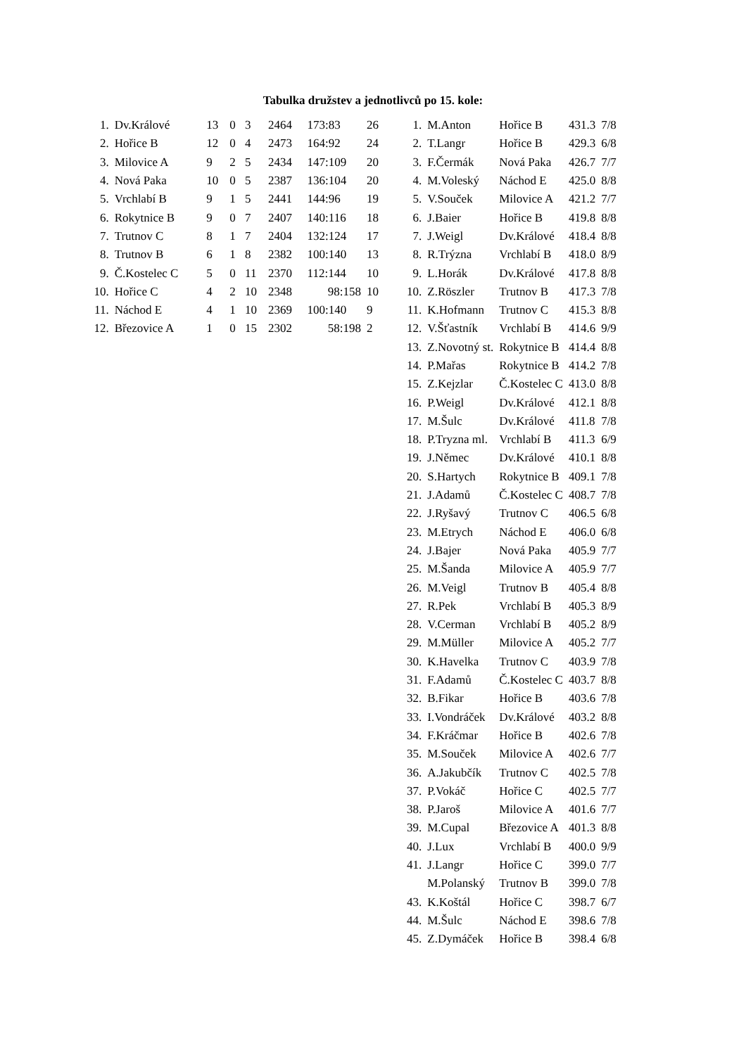Tabulka družstev a jednotlivců po 15. kole:
| 1. | Dv.Králové | 13 | 0 | 3 | 2464 | 173:83 | 26 |
| 2. | Hořice B | 12 | 0 | 4 | 2473 | 164:92 | 24 |
| 3. | Milovice A | 9 | 2 | 5 | 2434 | 147:109 | 20 |
| 4. | Nová Paka | 10 | 0 | 5 | 2387 | 136:104 | 20 |
| 5. | Vrchlabí B | 9 | 1 | 5 | 2441 | 144:96 | 19 |
| 6. | Rokytnice B | 9 | 0 | 7 | 2407 | 140:116 | 18 |
| 7. | Trutnov C | 8 | 1 | 7 | 2404 | 132:124 | 17 |
| 8. | Trutnov B | 6 | 1 | 8 | 2382 | 100:140 | 13 |
| 9. | Č.Kostelec C | 5 | 0 | 11 | 2370 | 112:144 | 10 |
| 10. | Hořice C | 4 | 2 | 10 | 2348 | 98:158 | 10 |
| 11. | Náchod E | 4 | 1 | 10 | 2369 | 100:140 | 9 |
| 12. | Březovice A | 1 | 0 | 15 | 2302 | 58:198 | 2 |
| 1. | M.Anton | Hořice B | 431.3 | 7/8 |
| 2. | T.Langr | Hořice B | 429.3 | 6/8 |
| 3. | F.Čermák | Nová Paka | 426.7 | 7/7 |
| 4. | M.Voleský | Náchod E | 425.0 | 8/8 |
| 5. | V.Souček | Milovice A | 421.2 | 7/7 |
| 6. | J.Baier | Hořice B | 419.8 | 8/8 |
| 7. | J.Weigl | Dv.Králové | 418.4 | 8/8 |
| 8. | R.Trýzna | Vrchlabí B | 418.0 | 8/9 |
| 9. | L.Horák | Dv.Králové | 417.8 | 8/8 |
| 10. | Z.Röszler | Trutnov B | 417.3 | 7/8 |
| 11. | K.Hofmann | Trutnov C | 415.3 | 8/8 |
| 12. | V.Šťastník | Vrchlabí B | 414.6 | 9/9 |
| 13. | Z.Novotný st. | Rokytnice B | 414.4 | 8/8 |
| 14. | P.Mařas | Rokytnice B | 414.2 | 7/8 |
| 15. | Z.Kejzlar | Č.Kostelec C | 413.0 | 8/8 |
| 16. | P.Weigl | Dv.Králové | 412.1 | 8/8 |
| 17. | M.Šulc | Dv.Králové | 411.8 | 7/8 |
| 18. | P.Tryzna ml. | Vrchlabí B | 411.3 | 6/9 |
| 19. | J.Němec | Dv.Králové | 410.1 | 8/8 |
| 20. | S.Hartych | Rokytnice B | 409.1 | 7/8 |
| 21. | J.Adamů | Č.Kostelec C | 408.7 | 7/8 |
| 22. | J.Ryšavý | Trutnov C | 406.5 | 6/8 |
| 23. | M.Etrych | Náchod E | 406.0 | 6/8 |
| 24. | J.Bajer | Nová Paka | 405.9 | 7/7 |
| 25. | M.Šanda | Milovice A | 405.9 | 7/7 |
| 26. | M.Veigl | Trutnov B | 405.4 | 8/8 |
| 27. | R.Pek | Vrchlabí B | 405.3 | 8/9 |
| 28. | V.Cerman | Vrchlabí B | 405.2 | 8/9 |
| 29. | M.Müller | Milovice A | 405.2 | 7/7 |
| 30. | K.Havelka | Trutnov C | 403.9 | 7/8 |
| 31. | F.Adamů | Č.Kostelec C | 403.7 | 8/8 |
| 32. | B.Fikar | Hořice B | 403.6 | 7/8 |
| 33. | I.Vondráček | Dv.Králové | 403.2 | 8/8 |
| 34. | F.Kráčmar | Hořice B | 402.6 | 7/8 |
| 35. | M.Souček | Milovice A | 402.6 | 7/7 |
| 36. | A.Jakubčík | Trutnov C | 402.5 | 7/8 |
| 37. | P.Vokáč | Hořice C | 402.5 | 7/7 |
| 38. | P.Jaroš | Milovice A | 401.6 | 7/7 |
| 39. | M.Cupal | Březovice A | 401.3 | 8/8 |
| 40. | J.Lux | Vrchlabí B | 400.0 | 9/9 |
| 41. | J.Langr | Hořice C | 399.0 | 7/7 |
| | M.Polanský | Trutnov B | 399.0 | 7/8 |
| 43. | K.Koštál | Hořice C | 398.7 | 6/7 |
| 44. | M.Šulc | Náchod E | 398.6 | 7/8 |
| 45. | Z.Dymáček | Hořice B | 398.4 | 6/8 |